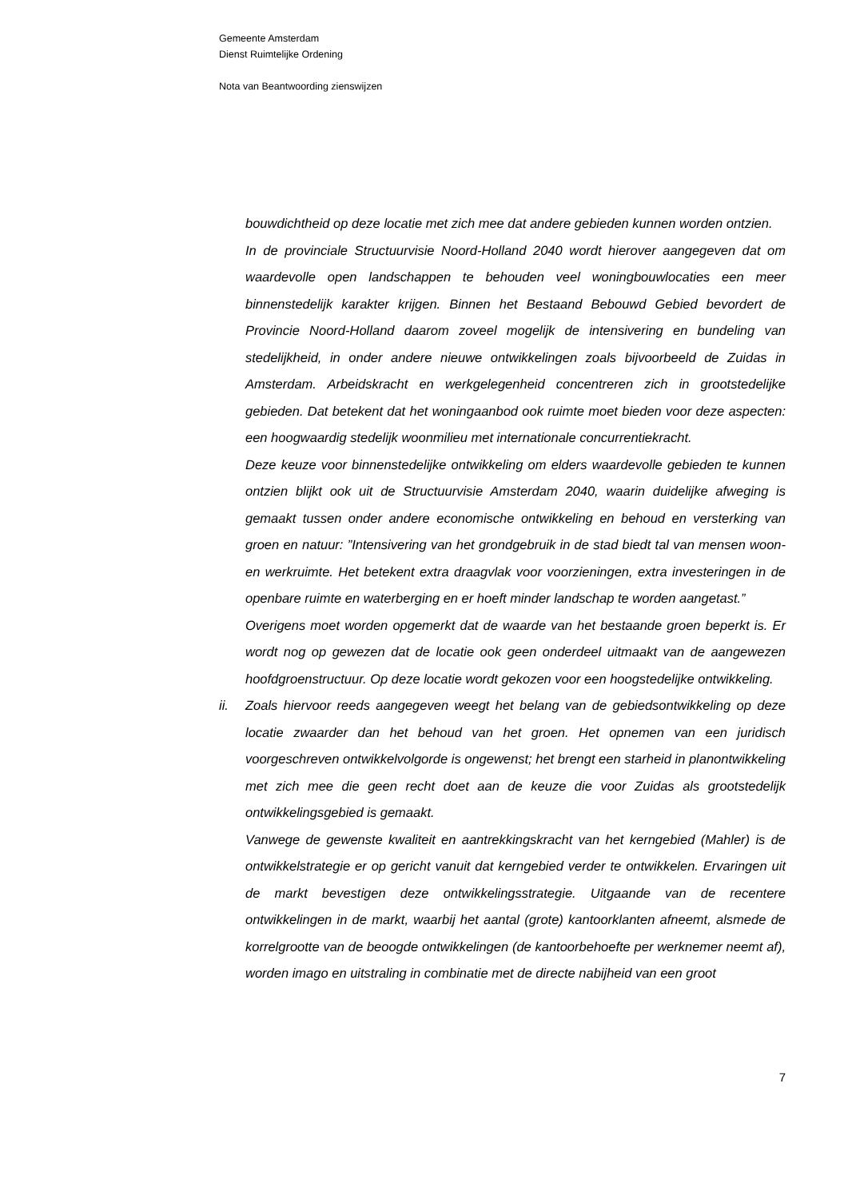Gemeente Amsterdam
Dienst Ruimtelijke Ordening
Nota van Beantwoording zienswijzen
bouwdichtheid op deze locatie met zich mee dat andere gebieden kunnen worden ontzien.
In de provinciale Structuurvisie Noord-Holland 2040 wordt hierover aangegeven dat om waardevolle open landschappen te behouden veel woningbouwlocaties een meer binnenstedelijk karakter krijgen. Binnen het Bestaand Bebouwd Gebied bevordert de Provincie Noord-Holland daarom zoveel mogelijk de intensivering en bundeling van stedelijkheid, in onder andere nieuwe ontwikkelingen zoals bijvoorbeeld de Zuidas in Amsterdam. Arbeidskracht en werkgelegenheid concentreren zich in grootstedelijke gebieden. Dat betekent dat het woningaanbod ook ruimte moet bieden voor deze aspecten: een hoogwaardig stedelijk woonmilieu met internationale concurrentiekracht.
Deze keuze voor binnenstedelijke ontwikkeling om elders waardevolle gebieden te kunnen ontzien blijkt ook uit de Structuurvisie Amsterdam 2040, waarin duidelijke afweging is gemaakt tussen onder andere economische ontwikkeling en behoud en versterking van groen en natuur: ”Intensivering van het grondgebruik in de stad biedt tal van mensen woon- en werkruimte. Het betekent extra draagvlak voor voorzieningen, extra investeringen in de openbare ruimte en waterberging en er hoeft minder landschap te worden aangetast.”
Overigens moet worden opgemerkt dat de waarde van het bestaande groen beperkt is. Er wordt nog op gewezen dat de locatie ook geen onderdeel uitmaakt van de aangewezen hoofdgroenstructuur. Op deze locatie wordt gekozen voor een hoogstedelijke ontwikkeling.
ii. Zoals hiervoor reeds aangegeven weegt het belang van de gebiedsontwikkeling op deze locatie zwaarder dan het behoud van het groen. Het opnemen van een juridisch voorgeschreven ontwikkelvolgorde is ongewenst; het brengt een starheid in planontwikkeling met zich mee die geen recht doet aan de keuze die voor Zuidas als grootstedelijk ontwikkelingsgebied is gemaakt.
Vanwege de gewenste kwaliteit en aantrekkingskracht van het kerngebied (Mahler) is de ontwikkelstrategie er op gericht vanuit dat kerngebied verder te ontwikkelen. Ervaringen uit de markt bevestigen deze ontwikkelingsstrategie. Uitgaande van de recentere ontwikkelingen in de markt, waarbij het aantal (grote) kantoorklanten afneemt, alsmede de korrelgrootte van de beoogde ontwikkelingen (de kantoorbehoefte per werknemer neemt af), worden imago en uitstraling in combinatie met de directe nabijheid van een groot
7